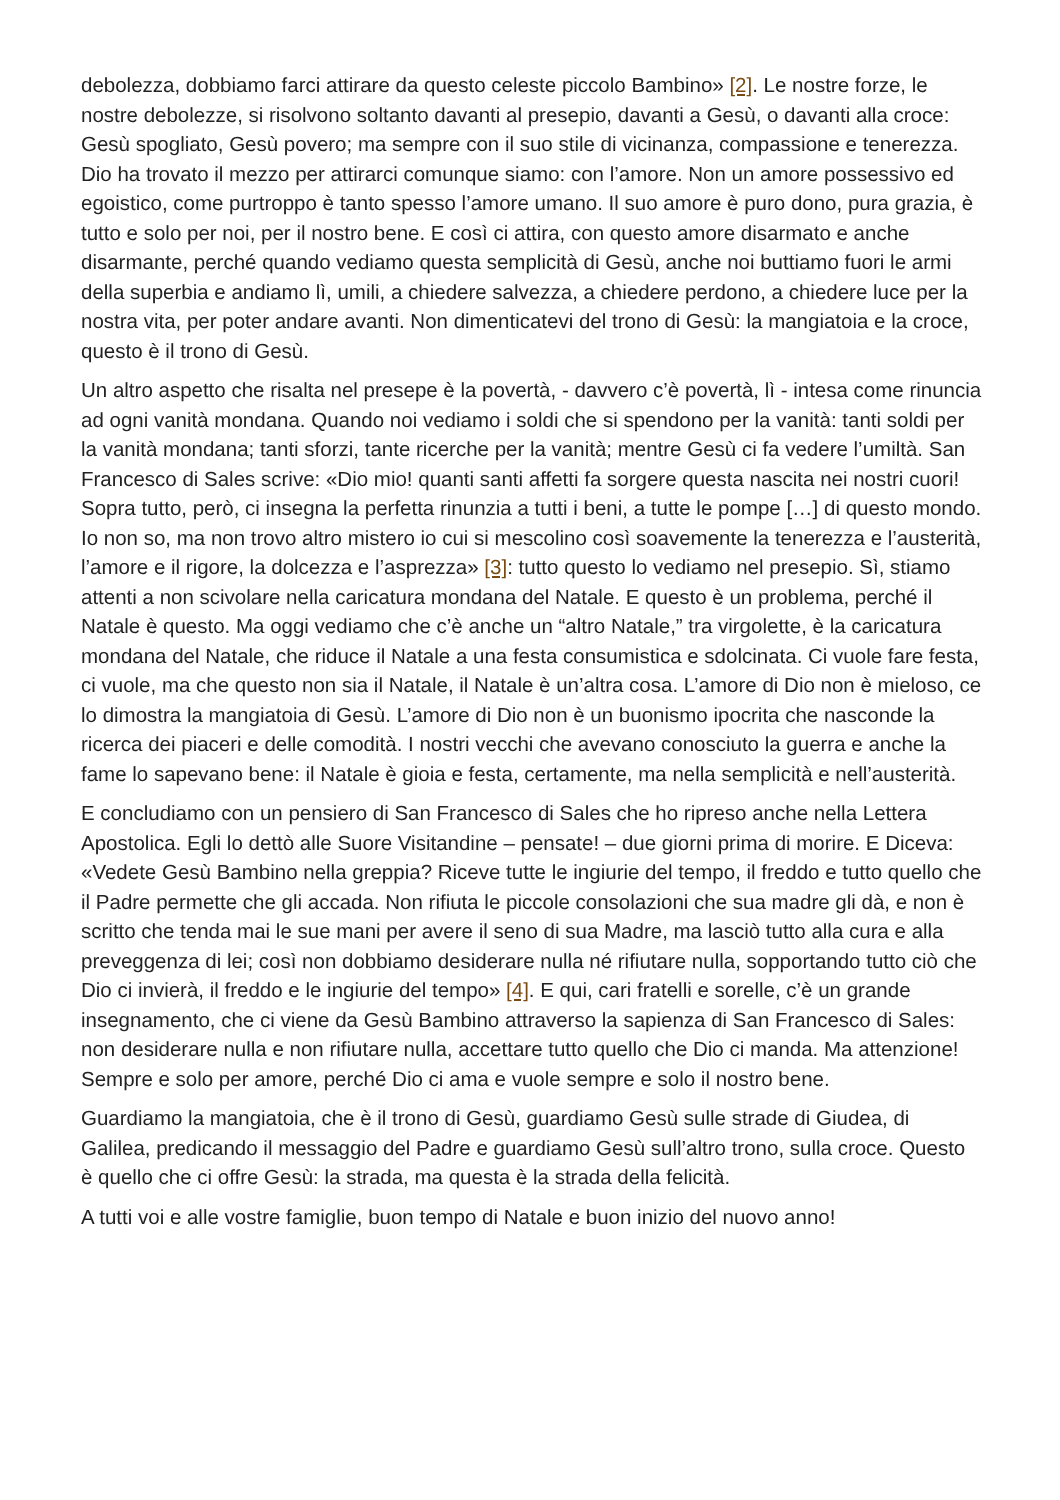debolezza, dobbiamo farci attirare da questo celeste piccolo Bambino» [2]. Le nostre forze, le nostre debolezze, si risolvono soltanto davanti al presepio, davanti a Gesù, o davanti alla croce: Gesù spogliato, Gesù povero; ma sempre con il suo stile di vicinanza, compassione e tenerezza. Dio ha trovato il mezzo per attirarci comunque siamo: con l’amore. Non un amore possessivo ed egoistico, come purtroppo è tanto spesso l’amore umano. Il suo amore è puro dono, pura grazia, è tutto e solo per noi, per il nostro bene. E così ci attira, con questo amore disarmato e anche disarmante, perché quando vediamo questa semplicità di Gesù, anche noi buttiamo fuori le armi della superbia e andiamo lì, umili, a chiedere salvezza, a chiedere perdono, a chiedere luce per la nostra vita, per poter andare avanti. Non dimenticatevi del trono di Gesù: la mangiatoia e la croce, questo è il trono di Gesù.
Un altro aspetto che risalta nel presepe è la povertà, - davvero c’è povertà, lì - intesa come rinuncia ad ogni vanità mondana. Quando noi vediamo i soldi che si spendono per la vanità: tanti soldi per la vanità mondana; tanti sforzi, tante ricerche per la vanità; mentre Gesù ci fa vedere l’umiltà. San Francesco di Sales scrive: «Dio mio! quanti santi affetti fa sorgere questa nascita nei nostri cuori! Sopra tutto, però, ci insegna la perfetta rinunzia a tutti i beni, a tutte le pompe […] di questo mondo. Io non so, ma non trovo altro mistero io cui si mescolino così soavemente la tenerezza e l’austerità, l’amore e il rigore, la dolcezza e l’asprezza» [3]: tutto questo lo vediamo nel presepio. Sì, stiamo attenti a non scivolare nella caricatura mondana del Natale. E questo è un problema, perché il Natale è questo. Ma oggi vediamo che c’è anche un “altro Natale,” tra virgolette, è la caricatura mondana del Natale, che riduce il Natale a una festa consumistica e sdolcinata. Ci vuole fare festa, ci vuole, ma che questo non sia il Natale, il Natale è un’altra cosa. L’amore di Dio non è mieloso, ce lo dimostra la mangiatoia di Gesù. L’amore di Dio non è un buonismo ipocrita che nasconde la ricerca dei piaceri e delle comodità. I nostri vecchi che avevano conosciuto la guerra e anche la fame lo sapevano bene: il Natale è gioia e festa, certamente, ma nella semplicità e nell’austerità.
E concludiamo con un pensiero di San Francesco di Sales che ho ripreso anche nella Lettera Apostolica. Egli lo dettò alle Suore Visitandine – pensate! – due giorni prima di morire. E Diceva: «Vedete Gesù Bambino nella greppia? Riceve tutte le ingiurie del tempo, il freddo e tutto quello che il Padre permette che gli accada. Non rifiuta le piccole consolazioni che sua madre gli dà, e non è scritto che tenda mai le sue mani per avere il seno di sua Madre, ma lasciò tutto alla cura e alla preveggenza di lei; così non dobbiamo desiderare nulla né rifiutare nulla, sopportando tutto ciò che Dio ci invierà, il freddo e le ingiurie del tempo» [4]. E qui, cari fratelli e sorelle, c’è un grande insegnamento, che ci viene da Gesù Bambino attraverso la sapienza di San Francesco di Sales: non desiderare nulla e non rifiutare nulla, accettare tutto quello che Dio ci manda. Ma attenzione! Sempre e solo per amore, perché Dio ci ama e vuole sempre e solo il nostro bene.
Guardiamo la mangiatoia, che è il trono di Gesù, guardiamo Gesù sulle strade di Giudea, di Galilea, predicando il messaggio del Padre e guardiamo Gesù sull’altro trono, sulla croce. Questo è quello che ci offre Gesù: la strada, ma questa è la strada della felicità.
A tutti voi e alle vostre famiglie, buon tempo di Natale e buon inizio del nuovo anno!